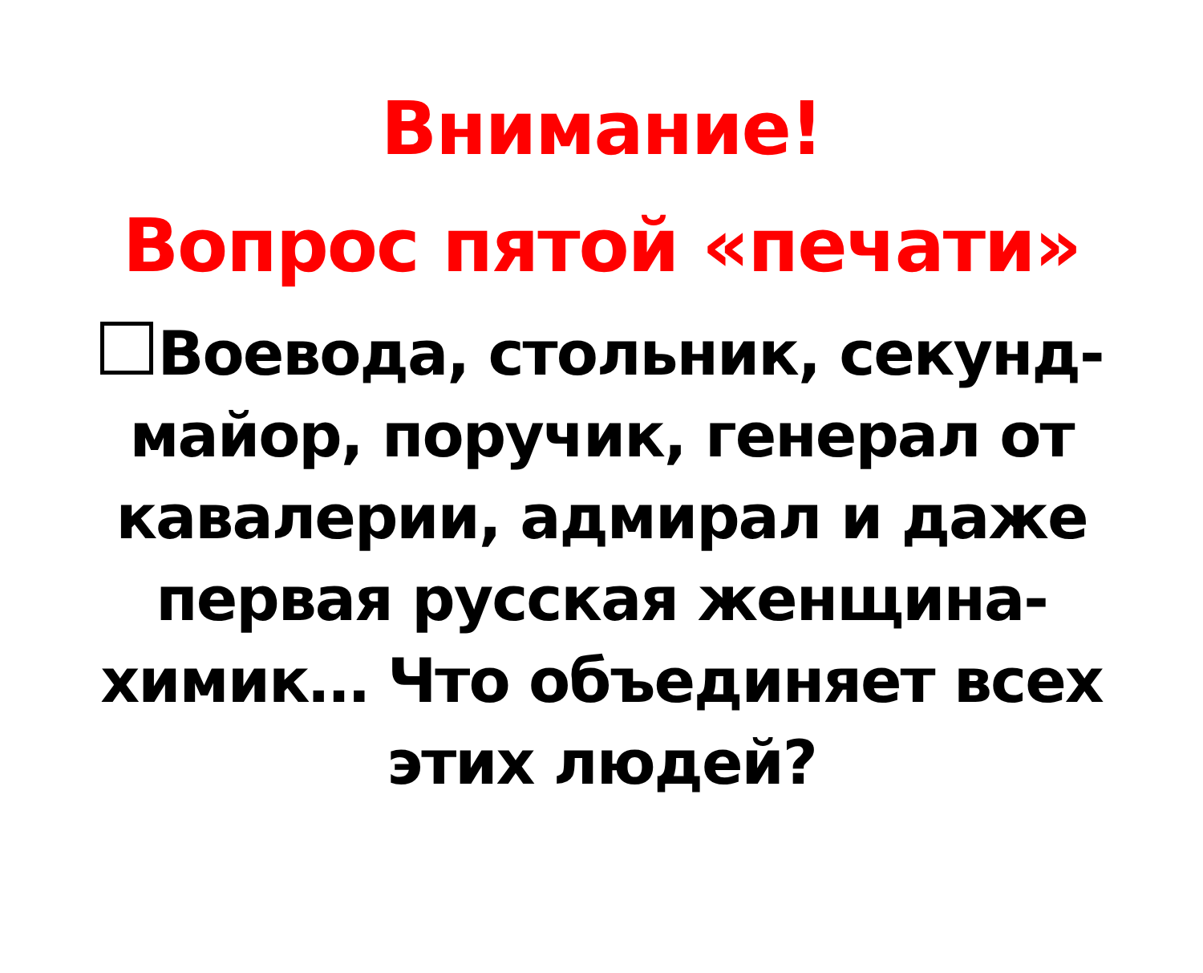Внимание!
Вопрос пятой «печати»
Воевода, стольник, секунд-майор, поручик, генерал от кавалерии, адмирал и даже первая русская женщина-химик… Что объединяет всех этих людей?